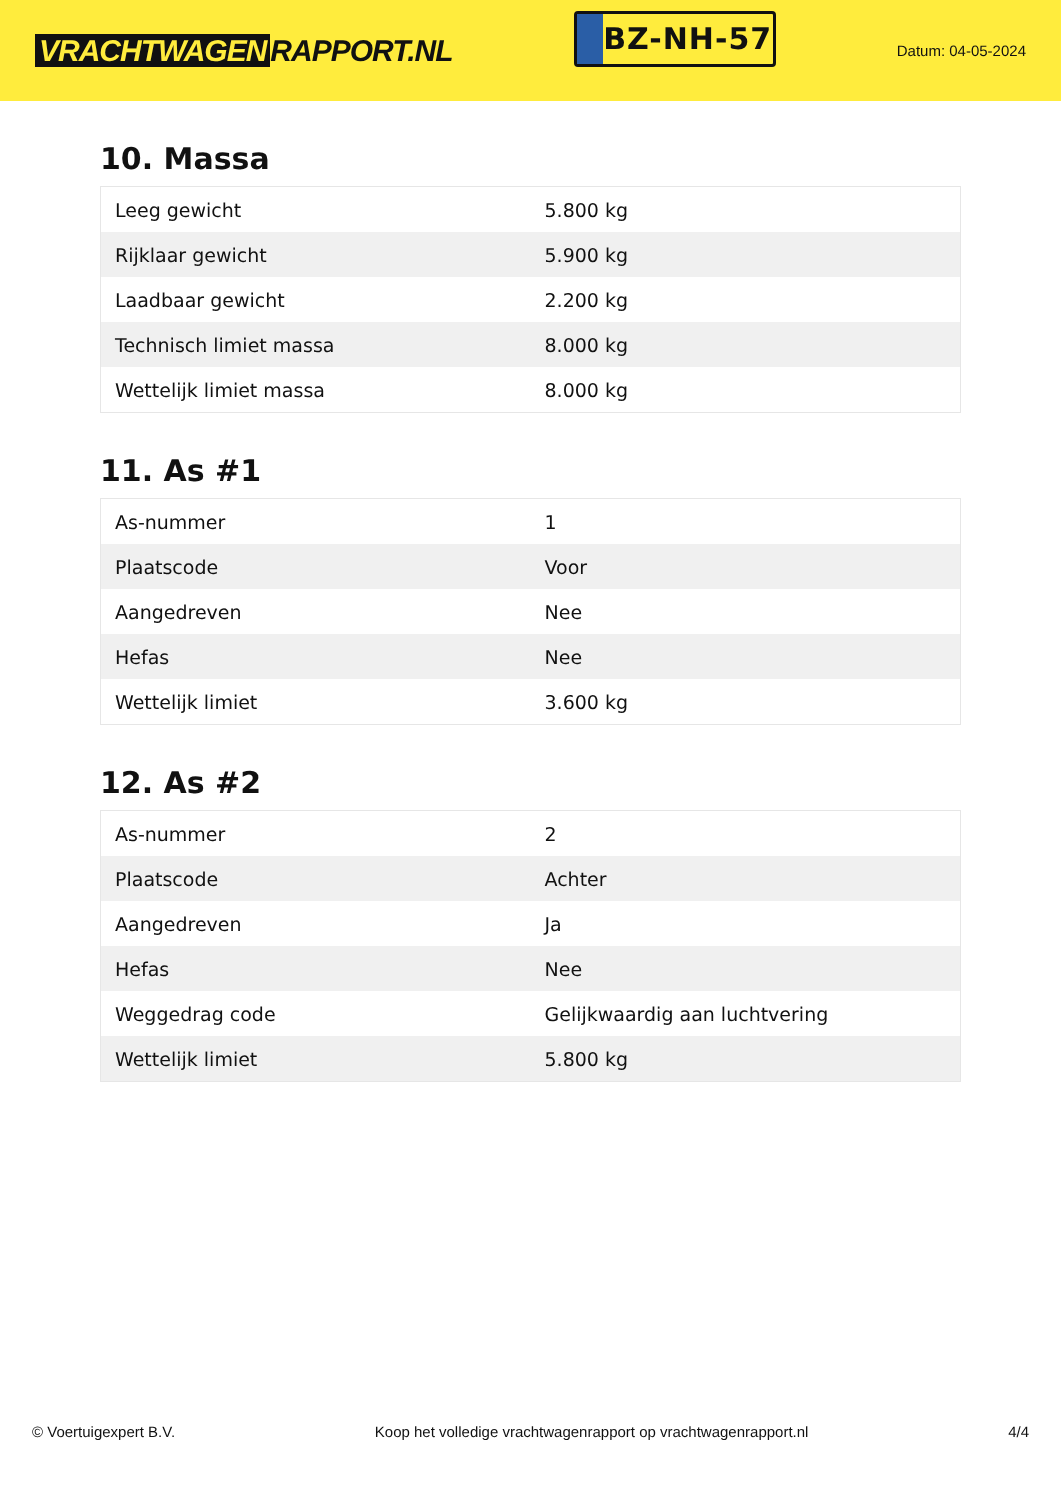VRACHTWAGEN RAPPORT.NL
BZ-NH-57
Datum: 04-05-2024
10. Massa
| Leeg gewicht | 5.800 kg |
| Rijklaar gewicht | 5.900 kg |
| Laadbaar gewicht | 2.200 kg |
| Technisch limiet massa | 8.000 kg |
| Wettelijk limiet massa | 8.000 kg |
11. As #1
| As-nummer | 1 |
| Plaatscode | Voor |
| Aangedreven | Nee |
| Hefas | Nee |
| Wettelijk limiet | 3.600 kg |
12. As #2
| As-nummer | 2 |
| Plaatscode | Achter |
| Aangedreven | Ja |
| Hefas | Nee |
| Weggedrag code | Gelijkwaardig aan luchtvering |
| Wettelijk limiet | 5.800 kg |
© Voertuigexpert B.V. Koop het volledige vrachtwagenrapport op vrachtwagenrapport.nl 4/4